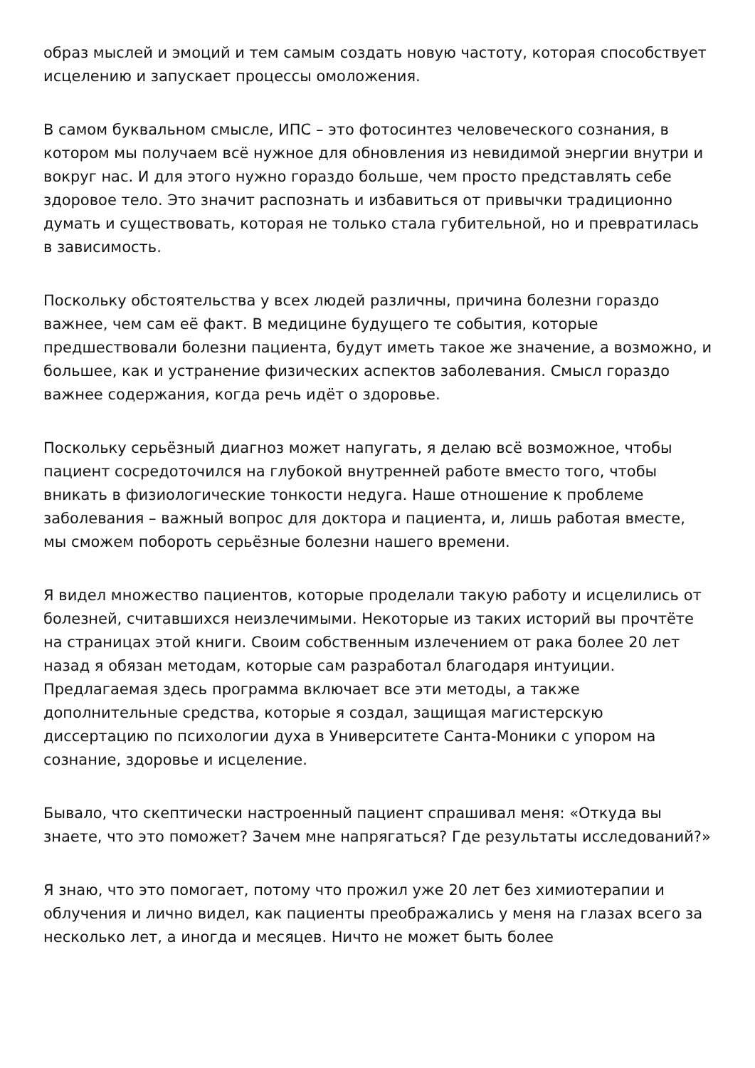образ мыслей и эмоций и тем самым создать новую частоту, которая способствует исцелению и запускает процессы омоложения.
В самом буквальном смысле, ИПС – это фотосинтез человеческого сознания, в котором мы получаем всё нужное для обновления из невидимой энергии внутри и вокруг нас. И для этого нужно гораздо больше, чем просто представлять себе здоровое тело. Это значит распознать и избавиться от привычки традиционно думать и существовать, которая не только стала губительной, но и превратилась в зависимость.
Поскольку обстоятельства у всех людей различны, причина болезни гораздо важнее, чем сам её факт. В медицине будущего те события, которые предшествовали болезни пациента, будут иметь такое же значение, а возможно, и большее, как и устранение физических аспектов заболевания. Смысл гораздо важнее содержания, когда речь идёт о здоровье.
Поскольку серьёзный диагноз может напугать, я делаю всё возможное, чтобы пациент сосредоточился на глубокой внутренней работе вместо того, чтобы вникать в физиологические тонкости недуга. Наше отношение к проблеме заболевания – важный вопрос для доктора и пациента, и, лишь работая вместе, мы сможем побороть серьёзные болезни нашего времени.
Я видел множество пациентов, которые проделали такую работу и исцелились от болезней, считавшихся неизлечимыми. Некоторые из таких историй вы прочтёте на страницах этой книги. Своим собственным излечением от рака более 20 лет назад я обязан методам, которые сам разработал благодаря интуиции. Предлагаемая здесь программа включает все эти методы, а также дополнительные средства, которые я создал, защищая магистерскую диссертацию по психологии духа в Университете Санта-Моники с упором на сознание, здоровье и исцеление.
Бывало, что скептически настроенный пациент спрашивал меня: «Откуда вы знаете, что это поможет? Зачем мне напрягаться? Где результаты исследований?»
Я знаю, что это помогает, потому что прожил уже 20 лет без химиотерапии и облучения и лично видел, как пациенты преображались у меня на глазах всего за несколько лет, а иногда и месяцев. Ничто не может быть более